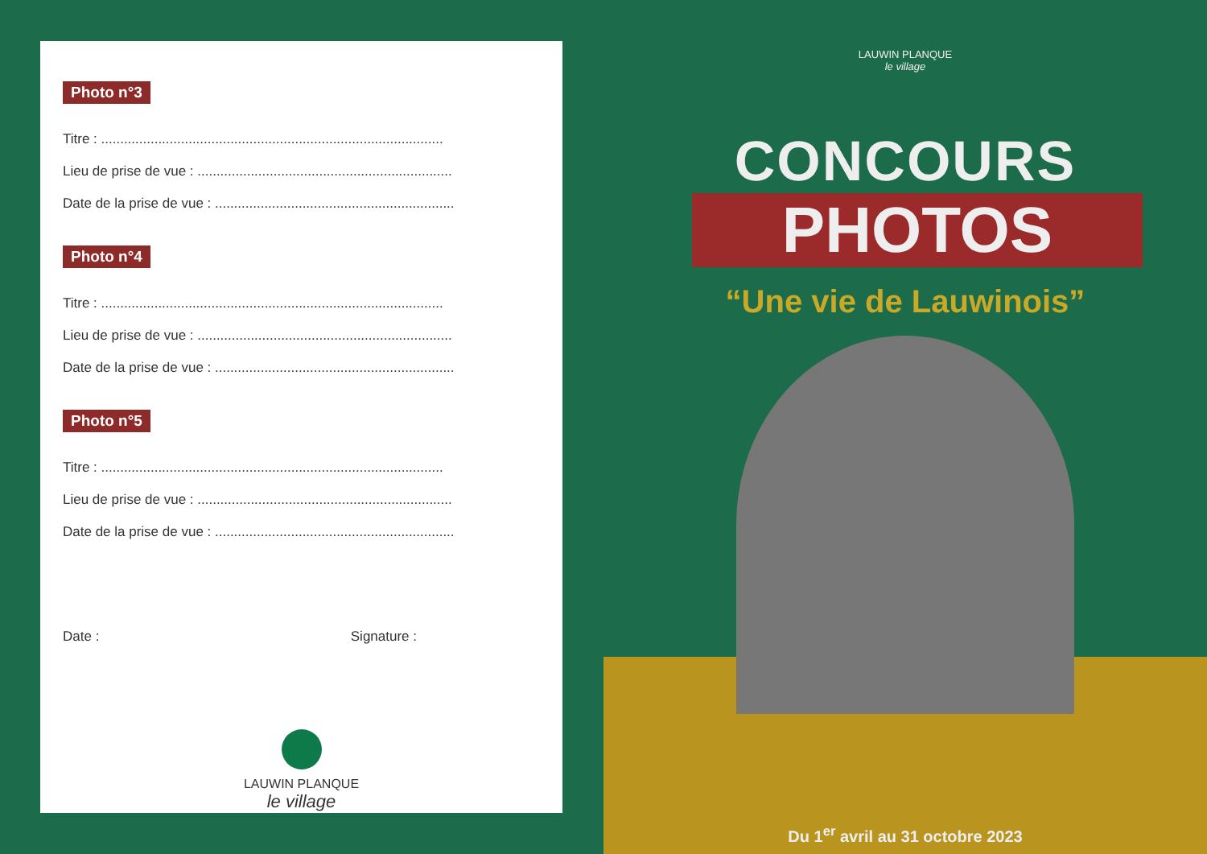Photo n°3
Titre : ..........................................................................................
Lieu de prise de vue : ...................................................................
Date de la prise de vue : ...............................................................
Photo n°4
Titre : ..........................................................................................
Lieu de prise de vue : ...................................................................
Date de la prise de vue : ...............................................................
Photo n°5
Titre : ..........................................................................................
Lieu de prise de vue : ...................................................................
Date de la prise de vue : ...............................................................
Date : Signature :
LAUWIN PLANQUE
le village
LAUWIN PLANQUE
le village
CONCOURS
PHOTOS
“Une vie de Lauwinois”
Du 1<sup>er</sup> avril au 31 octobre 2023